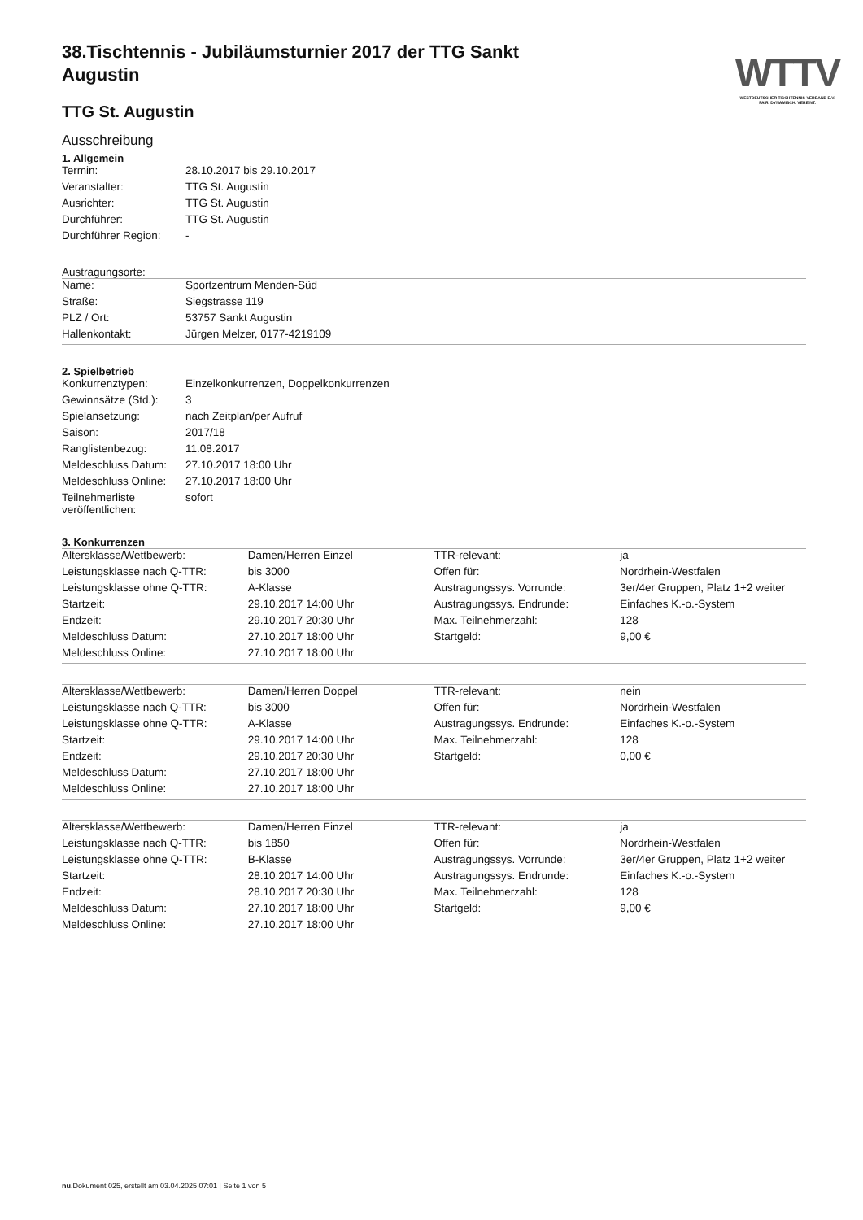WTTV
WESTDEUTSCHER TISCHTENNIS-VERBAND E.V.
FAIR. DYNAMISCH. VEREINT.
38.Tischtennis - Jubiläumsturnier 2017 der TTG Sankt Augustin
TTG St. Augustin
Ausschreibung
1. Allgemein
| Termin: | 28.10.2017 bis 29.10.2017 |
| Veranstalter: | TTG St. Augustin |
| Ausrichter: | TTG St. Augustin |
| Durchführer: | TTG St. Augustin |
| Durchführer Region: | - |
Austragungsorte:
| Name: | Sportzentrum Menden-Süd |
| Straße: | Siegstrasse 119 |
| PLZ / Ort: | 53757 Sankt Augustin |
| Hallenkontakt: | Jürgen Melzer, 0177-4219109 |
2. Spielbetrieb
| Konkurrenztypen: | Einzelkonkurrenzen, Doppelkonkurrenzen |
| Gewinnsätze (Std.): | 3 |
| Spielansetzung: | nach Zeitplan/per Aufruf |
| Saison: | 2017/18 |
| Ranglistenbezug: | 11.08.2017 |
| Meldeschluss Datum: | 27.10.2017 18:00 Uhr |
| Meldeschluss Online: | 27.10.2017 18:00 Uhr |
| Teilnehmerliste veröffentlichen: | sofort |
3. Konkurrenzen
| Altersklasse/Wettbewerb: | Damen/Herren Einzel | TTR-relevant: | ja |
| Leistungsklasse nach Q-TTR: | bis 3000 | Offen für: | Nordrhein-Westfalen |
| Leistungsklasse ohne Q-TTR: | A-Klasse | Austragungssys. Vorrunde: | 3er/4er Gruppen, Platz 1+2 weiter |
| Startzeit: | 29.10.2017 14:00 Uhr | Austragungssys. Endrunde: | Einfaches K.-o.-System |
| Endzeit: | 29.10.2017 20:30 Uhr | Max. Teilnehmerzahl: | 128 |
| Meldeschluss Datum: | 27.10.2017 18:00 Uhr | Startgeld: | 9,00 € |
| Meldeschluss Online: | 27.10.2017 18:00 Uhr | | |
| Altersklasse/Wettbewerb: | Damen/Herren Doppel | TTR-relevant: | nein |
| Leistungsklasse nach Q-TTR: | bis 3000 | Offen für: | Nordrhein-Westfalen |
| Leistungsklasse ohne Q-TTR: | A-Klasse | Austragungssys. Endrunde: | Einfaches K.-o.-System |
| Startzeit: | 29.10.2017 14:00 Uhr | Max. Teilnehmerzahl: | 128 |
| Endzeit: | 29.10.2017 20:30 Uhr | Startgeld: | 0,00 € |
| Meldeschluss Datum: | 27.10.2017 18:00 Uhr | | |
| Meldeschluss Online: | 27.10.2017 18:00 Uhr | | |
| Altersklasse/Wettbewerb: | Damen/Herren Einzel | TTR-relevant: | ja |
| Leistungsklasse nach Q-TTR: | bis 1850 | Offen für: | Nordrhein-Westfalen |
| Leistungsklasse ohne Q-TTR: | B-Klasse | Austragungssys. Vorrunde: | 3er/4er Gruppen, Platz 1+2 weiter |
| Startzeit: | 28.10.2017 14:00 Uhr | Austragungssys. Endrunde: | Einfaches K.-o.-System |
| Endzeit: | 28.10.2017 20:30 Uhr | Max. Teilnehmerzahl: | 128 |
| Meldeschluss Datum: | 27.10.2017 18:00 Uhr | Startgeld: | 9,00 € |
| Meldeschluss Online: | 27.10.2017 18:00 Uhr | | |
nu.Dokument 025, erstellt am 03.04.2025 07:01 | Seite 1 von 5